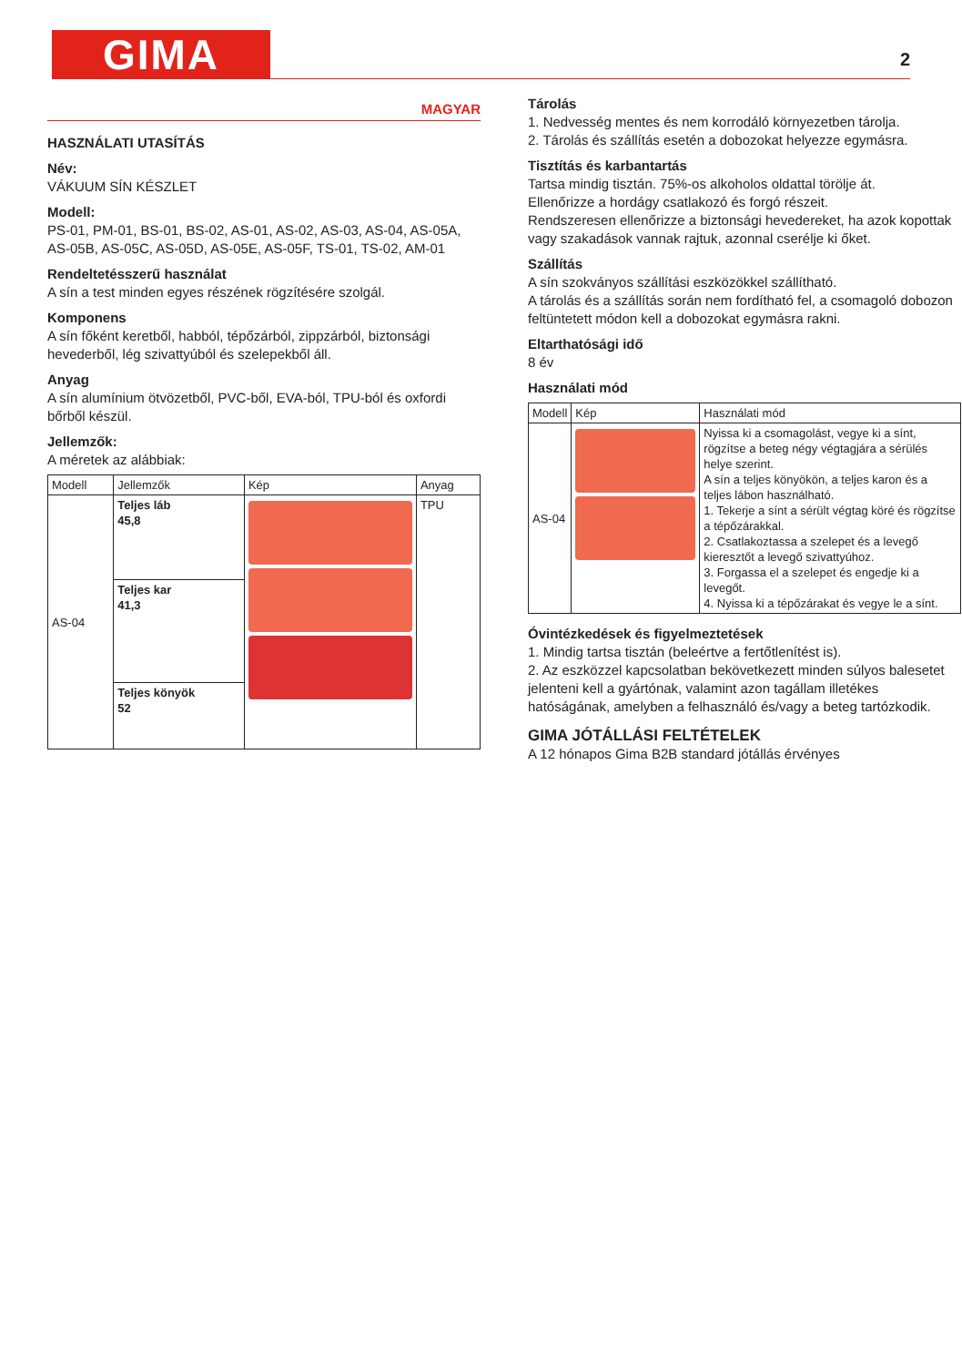GIMA 2
MAGYAR
HASZNÁLATI UTASÍTÁS
Név:
VÁKUUM SÍN KÉSZLET
Modell:
PS-01, PM-01, BS-01, BS-02, AS-01, AS-02, AS-03, AS-04, AS-05A, AS-05B, AS-05C, AS-05D, AS-05E, AS-05F, TS-01, TS-02, AM-01
Rendeltetésszerű használat
A sín a test minden egyes részének rögzítésére szolgál.
Komponens
A sín főként keretből, habból, tépőzárból, zippzárból, biztonsági hevederből, lég szivattyúból és szelepekből áll.
Anyag
A sín alumínium ötvözetből, PVC-ből, EVA-ból, TPU-ból és oxfordi bőrből készül.
Jellemzők:
A méretek az alábbiak:
| Modell | Jellemzők | Kép | Anyag |
| --- | --- | --- | --- |
| AS-04 | Teljes láb 45,8 | | TPU |
| | Teljes kar 41,3 | | |
| | Teljes könyök 52 | | |
Tárolás
1. Nedvesség mentes és nem korrodáló környezetben tárolja.
2. Tárolás és szállítás esetén a dobozokat helyezze egymásra.
Tisztítás és karbantartás
Tartsa mindig tisztán. 75%-os alkoholos oldattal törölje át.
Ellenőrizze a hordágy csatlakozó és forgó részeit.
Rendszeresen ellenőrizze a biztonsági hevedereket, ha azok kopottak vagy szakadások vannak rajtuk, azonnal cserélje ki őket.
Szállítás
A sín szokványos szállítási eszközökkel szállítható.
A tárolás és a szállítás során nem fordítható fel, a csomagoló dobozon feltüntetett módon kell a dobozokat egymásra rakni.
Eltarthatósági idő
8 év
Használati mód
| Modell | Kép | Használati mód |
| --- | --- | --- |
| AS-04 | | Nyissa ki a csomagolást, vegye ki a sínt, rögzítse a beteg négy végtagjára a sérülés helye szerint. A sín a teljes könyökön, a teljes karon és a teljes lábon használható. 1. Tekerje a sínt a sérült végtag köré és rögzítse a tépőzárakkal. 2. Csatlakoztassa a szelepet és a levegő kieresztőt a levegő szivattyúhoz. 3. Forgassa el a szelepet és engedje ki a levegőt. 4. Nyissa ki a tépőzárakat és vegye le a sínt. |
Óvintézkedések és figyelmeztetések
1. Mindig tartsa tisztán (beleértve a fertőtlenítést is).
2. Az eszközzel kapcsolatban bekövetkezett minden súlyos balesetet jelenteni kell a gyártónak, valamint azon tagállam illetékes hatóságának, amelyben a felhasználó és/vagy a beteg tartózkodik.
GIMA JÓTÁLLÁSI FELTÉTELEK
A 12 hónapos Gima B2B standard jótállás érvényes